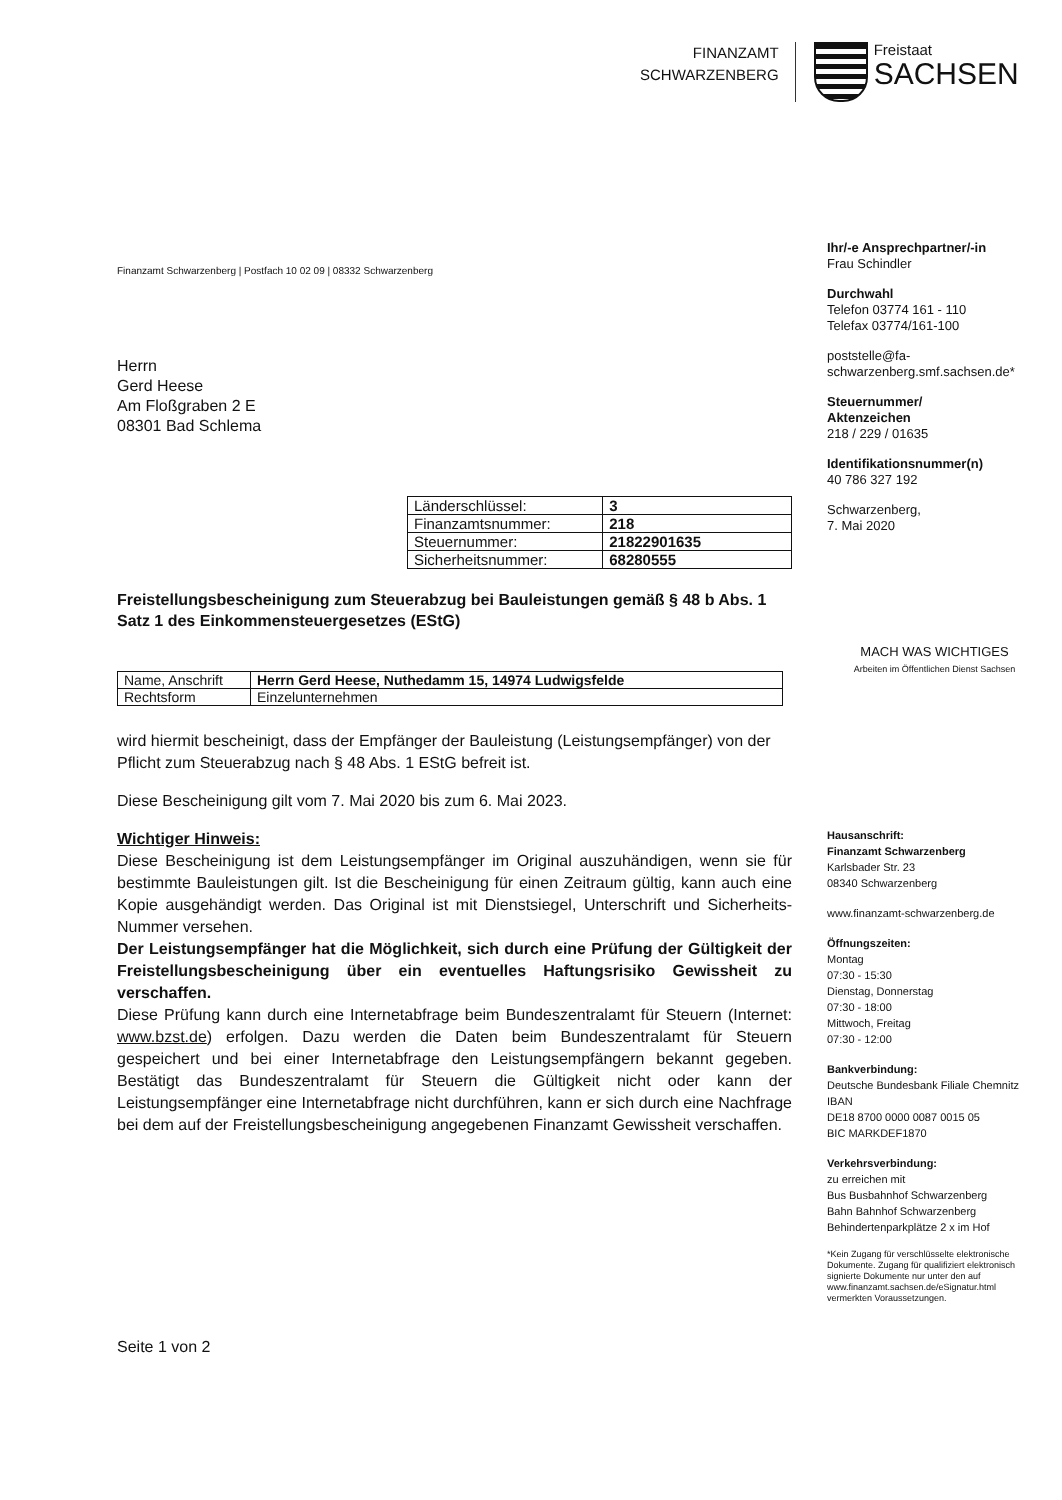FINANZAMT
SCHWARZENBERG
Freistaat
SACHSEN
Finanzamt Schwarzenberg | Postfach 10 02 09 | 08332 Schwarzenberg
Herrn
Gerd Heese
Am Floßgraben 2 E
08301 Bad Schlema
| Länderschlüssel: | 3 |
| Finanzamtsnummer: | 218 |
| Steuernummer: | 21822901635 |
| Sicherheitsnummer: | 68280555 |
Freistellungsbescheinigung zum Steuerabzug bei Bauleistungen gemäß § 48 b Abs. 1 Satz 1 des Einkommensteuergesetzes (EStG)
| Name, Anschrift | Herrn Gerd Heese, Nuthedamm 15, 14974 Ludwigsfelde |
| Rechtsform | Einzelunternehmen |
wird hiermit bescheinigt, dass der Empfänger der Bauleistung (Leistungsempfänger) von der Pflicht zum Steuerabzug nach § 48 Abs. 1 EStG befreit ist.
Diese Bescheinigung gilt vom 7. Mai 2020 bis zum 6. Mai 2023.
Wichtiger Hinweis:
Diese Bescheinigung ist dem Leistungsempfänger im Original auszuhändigen, wenn sie für bestimmte Bauleistungen gilt. Ist die Bescheinigung für einen Zeitraum gültig, kann auch eine Kopie ausgehändigt werden. Das Original ist mit Dienstsiegel, Unterschrift und Sicherheits-Nummer versehen.
Der Leistungsempfänger hat die Möglichkeit, sich durch eine Prüfung der Gültigkeit der Freistellungsbescheinigung über ein eventuelles Haftungsrisiko Gewissheit zu verschaffen.
Diese Prüfung kann durch eine Internetabfrage beim Bundeszentralamt für Steuern (Internet: www.bzst.de) erfolgen. Dazu werden die Daten beim Bundeszentralamt für Steuern gespeichert und bei einer Internetabfrage den Leistungsempfängern bekannt gegeben. Bestätigt das Bundeszentralamt für Steuern die Gültigkeit nicht oder kann der Leistungsempfänger eine Internetabfrage nicht durchführen, kann er sich durch eine Nachfrage bei dem auf der Freistellungsbescheinigung angegebenen Finanzamt Gewissheit verschaffen.
Seite 1 von 2
Ihr/-e Ansprechpartner/-in
Frau Schindler
Durchwahl
Telefon 03774 161 - 110
Telefax 03774/161-100
poststelle@fa-schwarzenberg.smf.sachsen.de*
Steuernummer/
Aktenzeichen
218 / 229 / 01635
Identifikationsnummer(n)
40 786 327 192
Schwarzenberg,
7. Mai 2020
MACH WAS WICHTIGES
Arbeiten im Öffentlichen Dienst Sachsen
Hausanschrift:
Finanzamt Schwarzenberg
Karlsbader Str. 23
08340 Schwarzenberg
www.finanzamt-schwarzenberg.de
Öffnungszeiten:
Montag
07:30 - 15:30
Dienstag, Donnerstag
07:30 - 18:00
Mittwoch, Freitag
07:30 - 12:00
Bankverbindung:
Deutsche Bundesbank Filiale Chemnitz
IBAN
DE18 8700 0000 0087 0015 05
BIC MARKDEF1870
Verkehrsverbindung:
zu erreichen mit
Bus Busbahnhof Schwarzenberg
Bahn Bahnhof Schwarzenberg
Behindertenparkplätze 2 x im Hof
*Kein Zugang für verschlüsselte elektronische Dokumente. Zugang für qualifiziert elektronisch signierte Dokumente nur unter den auf www.finanzamt.sachsen.de/eSignatur.html vermerkten Voraussetzungen.